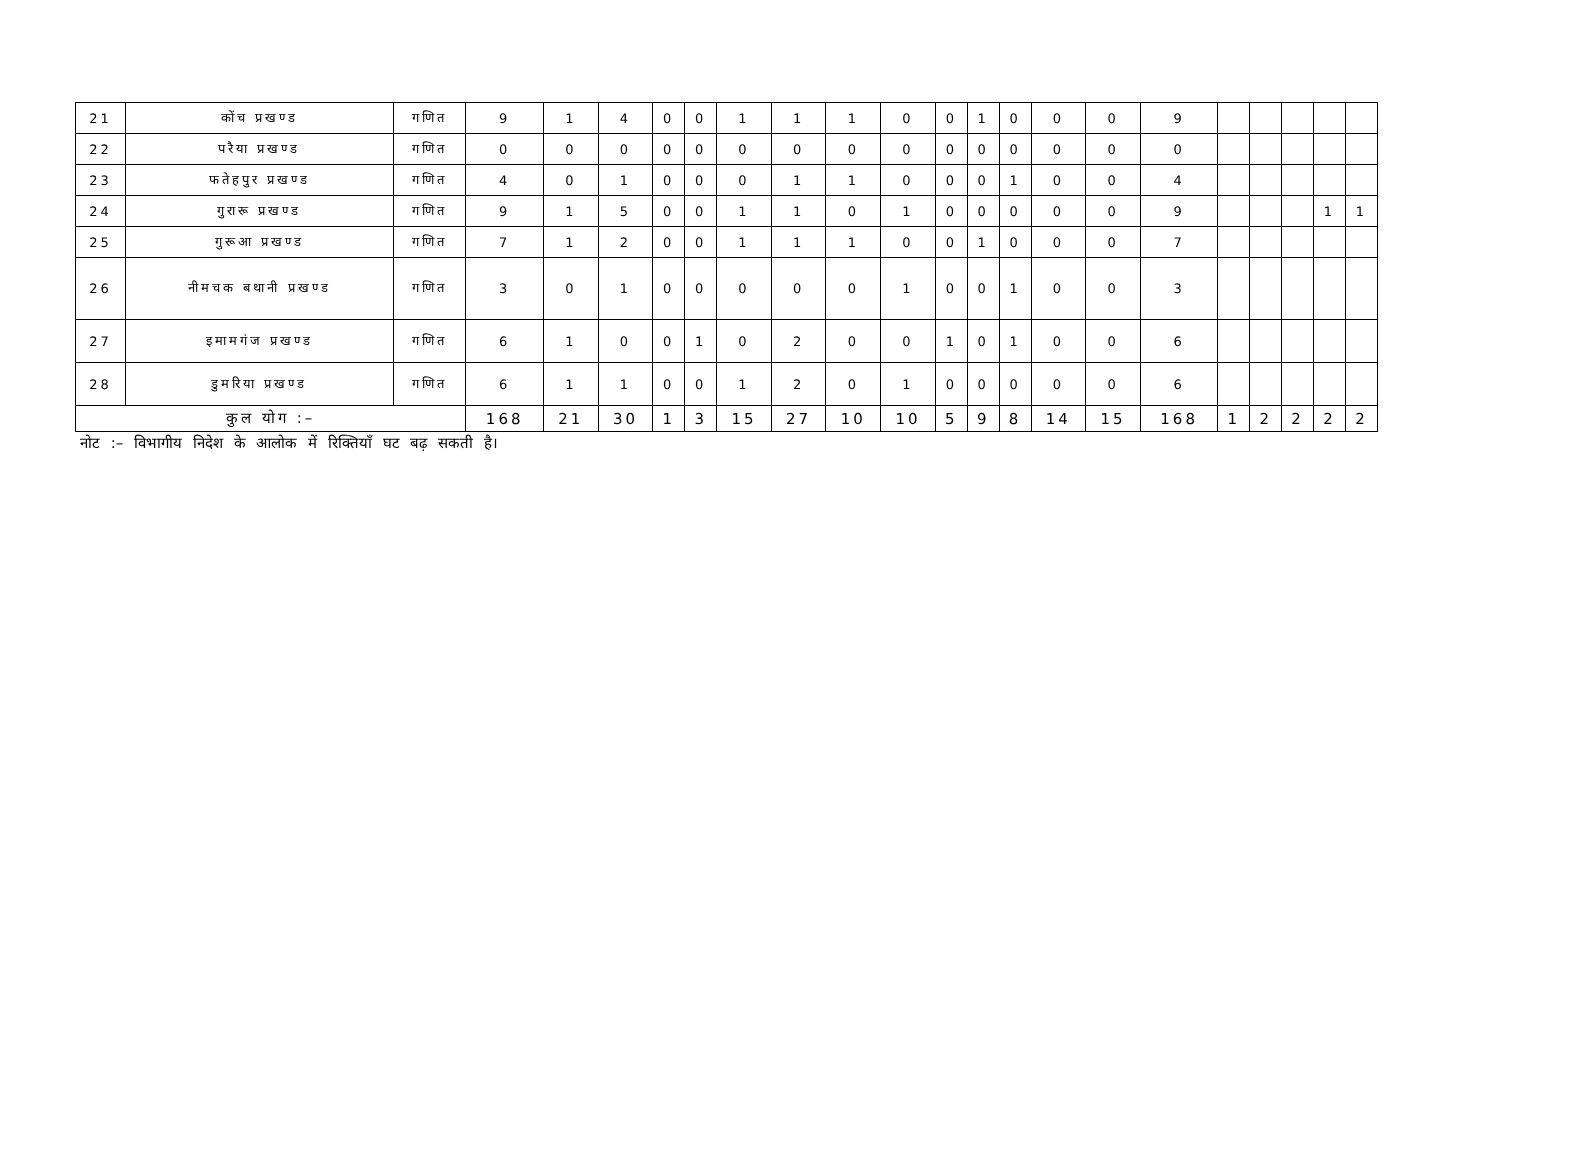| 21 | कोंच प्रखण्ड | गणित | 9 | 1 | 4 | 0 | 0 | 1 | 1 | 1 | 0 | 0 | 1 | 0 | 0 | 0 | 9 | | | | | |
| 22 | परैया प्रखण्ड | गणित | 0 | 0 | 0 | 0 | 0 | 0 | 0 | 0 | 0 | 0 | 0 | 0 | 0 | 0 | 0 | | | | | |
| 23 | फतेहपुर प्रखण्ड | गणित | 4 | 0 | 1 | 0 | 0 | 0 | 1 | 1 | 0 | 0 | 0 | 1 | 0 | 0 | 4 | | | | | |
| 24 | गुरारू प्रखण्ड | गणित | 9 | 1 | 5 | 0 | 0 | 1 | 1 | 0 | 1 | 0 | 0 | 0 | 0 | 0 | 9 | | | | 1 | 1 |
| 25 | गुरूआ प्रखण्ड | गणित | 7 | 1 | 2 | 0 | 0 | 1 | 1 | 1 | 0 | 0 | 1 | 0 | 0 | 0 | 7 | | | | | |
| 26 | नीमचक बथानी प्रखण्ड | गणित | 3 | 0 | 1 | 0 | 0 | 0 | 0 | 0 | 1 | 0 | 0 | 1 | 0 | 0 | 3 | | | | | |
| 27 | इमामगंज प्रखण्ड | गणित | 6 | 1 | 0 | 0 | 1 | 0 | 2 | 0 | 0 | 1 | 0 | 1 | 0 | 0 | 6 | | | | | |
| 28 | डुमरिया प्रखण्ड | गणित | 6 | 1 | 1 | 0 | 0 | 1 | 2 | 0 | 1 | 0 | 0 | 0 | 0 | 0 | 6 | | | | | |
| कुल योग :– | | | 168 | 21 | 30 | 1 | 3 | 15 | 27 | 10 | 10 | 5 | 9 | 8 | 14 | 15 | 168 | 1 | 2 | 2 | 2 | 2 |
नोट :– विभागीय निदेश के आलोक में रिक्तियाँ घट बढ़ सकती है।